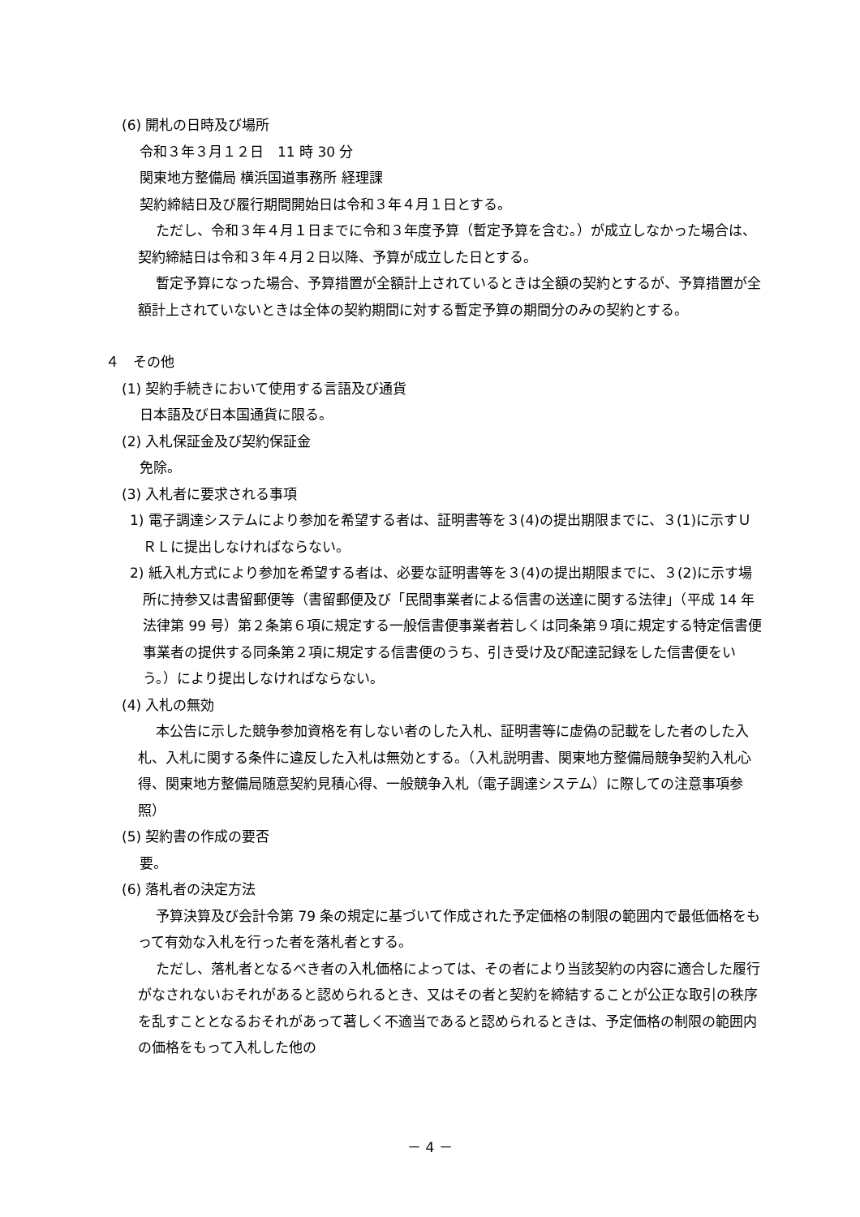(6) 開札の日時及び場所
令和３年３月１２日　11 時 30 分
関東地方整備局 横浜国道事務所 経理課
契約締結日及び履行期間開始日は令和３年４月１日とする。
ただし、令和３年４月１日までに令和３年度予算（暫定予算を含む。）が成立しなかった場合は、契約締結日は令和３年４月２日以降、予算が成立した日とする。
暫定予算になった場合、予算措置が全額計上されているときは全額の契約とするが、予算措置が全額計上されていないときは全体の契約期間に対する暫定予算の期間分のみの契約とする。
４　その他
(1) 契約手続きにおいて使用する言語及び通貨
日本語及び日本国通貨に限る。
(2) 入札保証金及び契約保証金
免除。
(3) 入札者に要求される事項
1) 電子調達システムにより参加を希望する者は、証明書等を３(4)の提出期限までに、３(1)に示すＵＲＬに提出しなければならない。
2) 紙入札方式により参加を希望する者は、必要な証明書等を３(4)の提出期限までに、３(2)に示す場所に持参又は書留郵便等（書留郵便及び「民間事業者による信書の送達に関する法律」（平成 14 年法律第 99 号）第２条第６項に規定する一般信書便事業者若しくは同条第９項に規定する特定信書便事業者の提供する同条第２項に規定する信書便のうち、引き受け及び配達記録をした信書便をいう。）により提出しなければならない。
(4) 入札の無効
本公告に示した競争参加資格を有しない者のした入札、証明書等に虚偽の記載をした者のした入札、入札に関する条件に違反した入札は無効とする。（入札説明書、関東地方整備局競争契約入札心得、関東地方整備局随意契約見積心得、一般競争入札（電子調達システム）に際しての注意事項参照）
(5) 契約書の作成の要否
要。
(6) 落札者の決定方法
予算決算及び会計令第 79 条の規定に基づいて作成された予定価格の制限の範囲内で最低価格をもって有効な入札を行った者を落札者とする。
ただし、落札者となるべき者の入札価格によっては、その者により当該契約の内容に適合した履行がなされないおそれがあると認められるとき、又はその者と契約を締結することが公正な取引の秩序を乱すこととなるおそれがあって著しく不適当であると認められるときは、予定価格の制限の範囲内の価格をもって入札した他の
－ 4 －